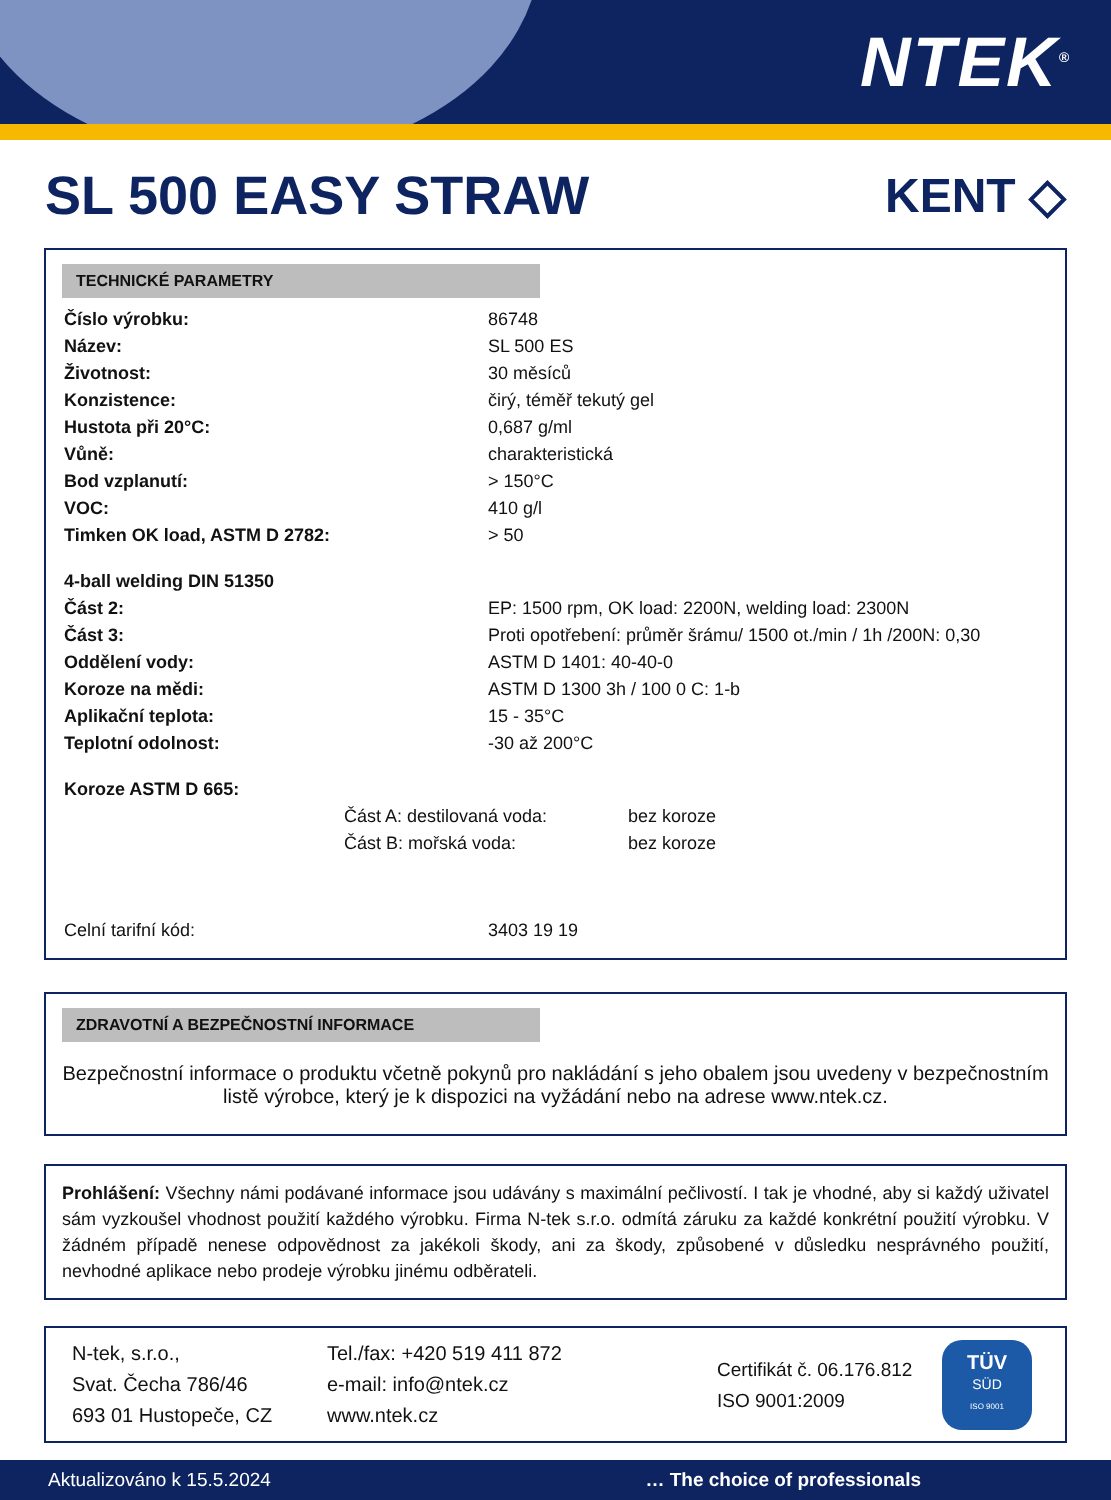NTEK<sup>®</sup>
SL 500 EASY STRAW KENT ◇
TECHNICKÉ PARAMETRY
| Číslo výrobku: | 86748 |
| Název: | SL 500 ES |
| Životnost: | 30 měsíců |
| Konzistence: | čirý, téměř tekutý gel |
| Hustota při 20°C: | 0,687 g/ml |
| Vůně: | charakteristická |
| Bod vzplanutí: | > 150°C |
| VOC: | 410 g/l |
| Timken OK load, ASTM D 2782: | > 50 |
| 4-ball welding DIN 51350 | |
| Část 2: | EP: 1500 rpm, OK load: 2200N, welding load: 2300N |
| Část 3: | Proti opotřebení: průměr šrámu/ 1500 ot./min / 1h /200N: 0,30 |
| Oddělení vody: | ASTM D 1401: 40-40-0 |
| Koroze na mědi: | ASTM D 1300 3h / 100 0 C: 1-b |
| Aplikační teplota: | 15 - 35°C |
| Teplotní odolnost: | -30 až 200°C |
| Koroze ASTM D 665: | |
| Část A: destilovaná voda: | bez koroze |
| Část B: mořská voda: | bez koroze |
| Celní tarifní kód: | 3403 19 19 |
ZDRAVOTNÍ A BEZPEČNOSTNÍ INFORMACE
Bezpečnostní informace o produktu včetně pokynů pro nakládání s jeho obalem jsou uvedeny v bezpečnostním listě výrobce, který je k dispozici na vyžádání nebo na adrese www.ntek.cz.
Prohlášení: Všechny námi podávané informace jsou udávány s maximální pečlivostí. I tak je vhodné, aby si každý uživatel sám vyzkoušel vhodnost použití každého výrobku. Firma N-tek s.r.o. odmítá záruku za každé konkrétní použití výrobku. V žádném případě nenese odpovědnost za jakékoli škody, ani za škody, způsobené v důsledku nesprávného použití, nevhodné aplikace nebo prodeje výrobku jinému odběrateli.
N-tek, s.r.o.,
Svat. Čecha 786/46
693 01 Hustopeče, CZ
Tel./fax: +420 519 411 872
e-mail: info@ntek.cz
www.ntek.cz
Certifikát č. 06.176.812
ISO 9001:2009
TÜV
SÜD
ISO 9001
Aktualizováno k 15.5.2024 … The choice of professionals